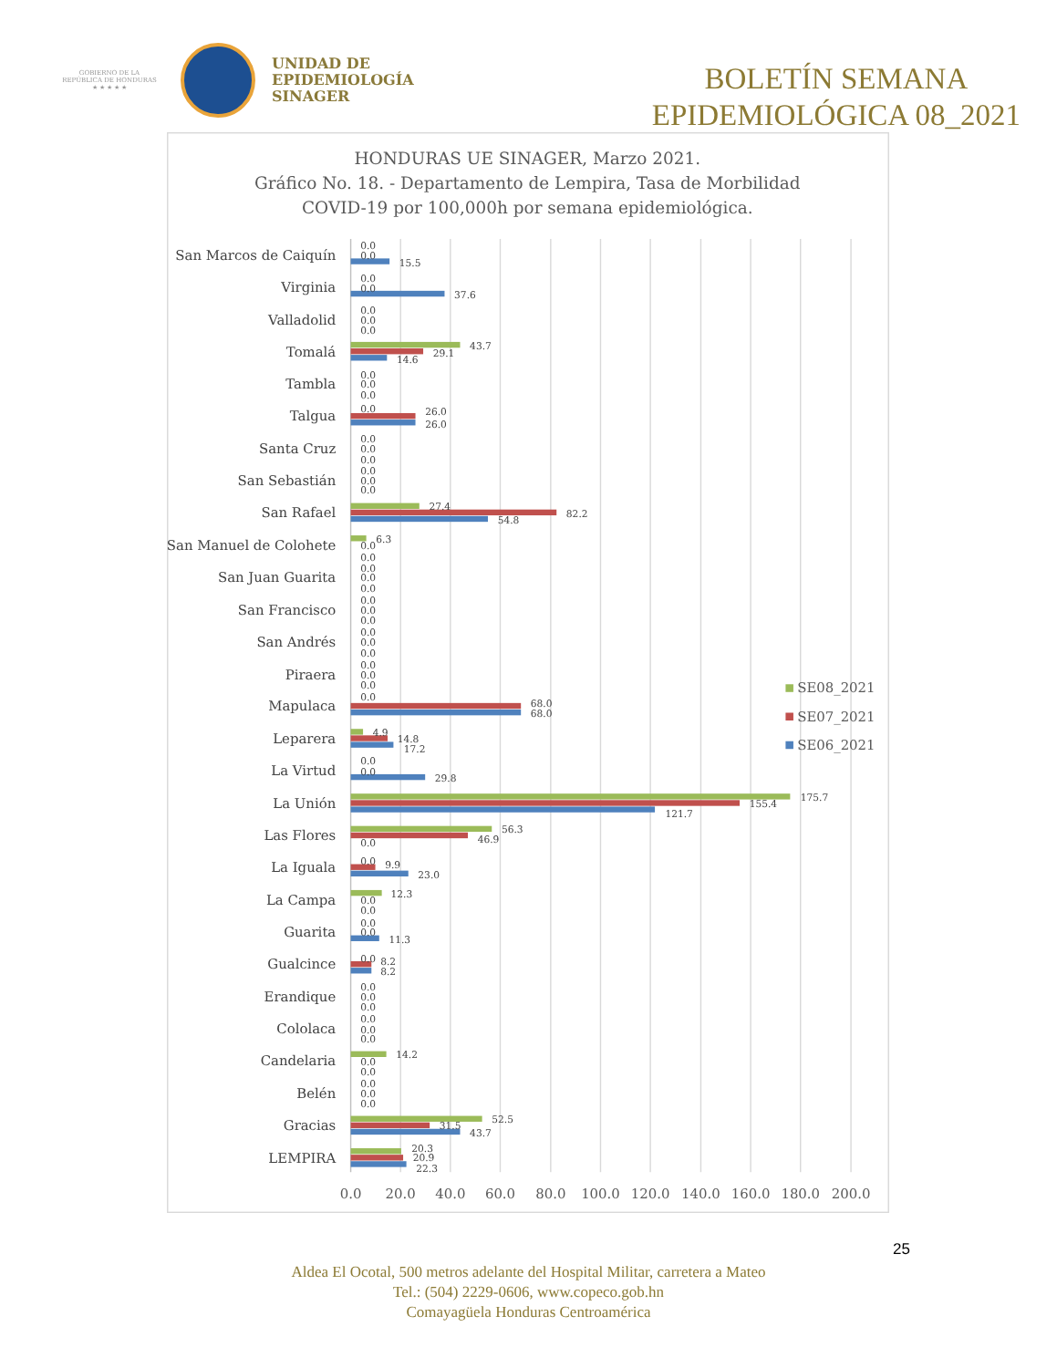GOBIERNO DE LA
REPÚBLICA DE HONDURAS
★ ★ ★ ★ ★
UNIDAD DE
EPIDEMIOLOGÍA
SINAGER
BOLETÍN SEMANA
EPIDEMIOLÓGICA 08_2021
HONDURAS UE SINAGER, Marzo 2021.
Gráfico No. 18. - Departamento de Lempira, Tasa de Morbilidad
COVID-19 por 100,000h por semana epidemiológica.
San Marcos de Caiquín
Virginia
Valladolid
Tomalá
Tambla
Talgua
Santa Cruz
San Sebastián
San Rafael
San Manuel de Colohete
San Juan Guarita
San Francisco
San Andrés
Piraera
Mapulaca
Leparera
La Virtud
La Unión
Las Flores
La Iguala
La Campa
Guarita
Gualcince
Erandique
Cololaca
Candelaria
Belén
Gracias
LEMPIRA
0.0
0.0
15.5
0.0
0.0
37.6
0.0
0.0
0.0
43.7
29.1
14.6
0.0
0.0
0.0
0.0
26.0
26.0
0.0
0.0
0.0
0.0
0.0
0.0
27.4
82.2
54.8
6.3
0.0
0.0
0.0
0.0
0.0
0.0
0.0
0.0
0.0
0.0
0.0
0.0
0.0
0.0
0.0
68.0
68.0
4.9
14.8
17.2
0.0
0.0
29.8
175.7
155.4
121.7
56.3
46.9
0.0
0.0
9.9
23.0
12.3
0.0
0.0
0.0
0.0
11.3
0.0
8.2
8.2
0.0
0.0
0.0
0.0
0.0
0.0
14.2
0.0
0.0
0.0
0.0
0.0
52.5
31.5
43.7
20.3
20.9
22.3
0.0
20.0
40.0
60.0
80.0
100.0
120.0
140.0
160.0
180.0
200.0
SE08_2021
SE07_2021
SE06_2021
25
Aldea El Ocotal, 500 metros adelante del Hospital Militar, carretera a Mateo
Tel.: (504) 2229-0606, www.copeco.gob.hn
Comayagüela Honduras Centroamérica